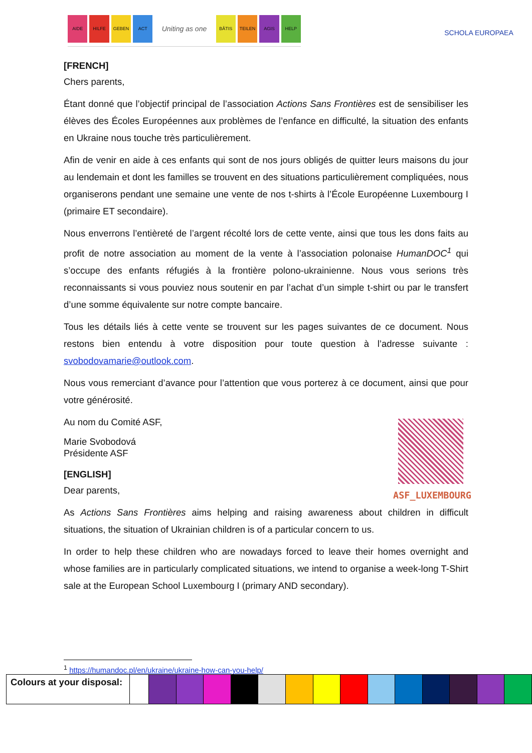AIDE HILFE GEBEN ACT Uniting as one BÂTIS TEILEN AGIS HELP SCHOLA EUROPAEA
[FRENCH]
Chers parents,
Étant donné que l’objectif principal de l’association Actions Sans Frontières est de sensibiliser les élèves des Écoles Européennes aux problèmes de l’enfance en difficulté, la situation des enfants en Ukraine nous touche très particulièrement.
Afin de venir en aide à ces enfants qui sont de nos jours obligés de quitter leurs maisons du jour au lendemain et dont les familles se trouvent en des situations particulièrement compliquées, nous organiserons pendant une semaine une vente de nos t-shirts à l’École Européenne Luxembourg I (primaire ET secondaire).
Nous enverrons l’entièreté de l’argent récolté lors de cette vente, ainsi que tous les dons faits au profit de notre association au moment de la vente à l’association polonaise HumanDOC<sup>1</sup> qui s’occupe des enfants réfugiés à la frontière polono-ukrainienne. Nous vous serions très reconnaissants si vous pouviez nous soutenir en par l’achat d’un simple t-shirt ou par le transfert d’une somme équivalente sur notre compte bancaire.
Tous les détails liés à cette vente se trouvent sur les pages suivantes de ce document. Nous restons bien entendu à votre disposition pour toute question à l’adresse suivante : svobodovamarie@outlook.com.
Nous vous remerciant d’avance pour l’attention que vous porterez à ce document, ainsi que pour votre générosité.
ASF_LUXEMBOURG
Au nom du Comité ASF,
Marie Svobodová
Présidente ASF
[ENGLISH]
Dear parents,
As Actions Sans Frontières aims helping and raising awareness about children in difficult situations, the situation of Ukrainian children is of a particular concern to us.
In order to help these children who are nowadays forced to leave their homes overnight and whose families are in particularly complicated situations, we intend to organise a week-long T-Shirt sale at the European School Luxembourg I (primary AND secondary).
<sup>1</sup> https://humandoc.pl/en/ukraine/ukraine-how-can-you-help/
| Colours at your disposal: | | | | | | | | | | | | | | | |